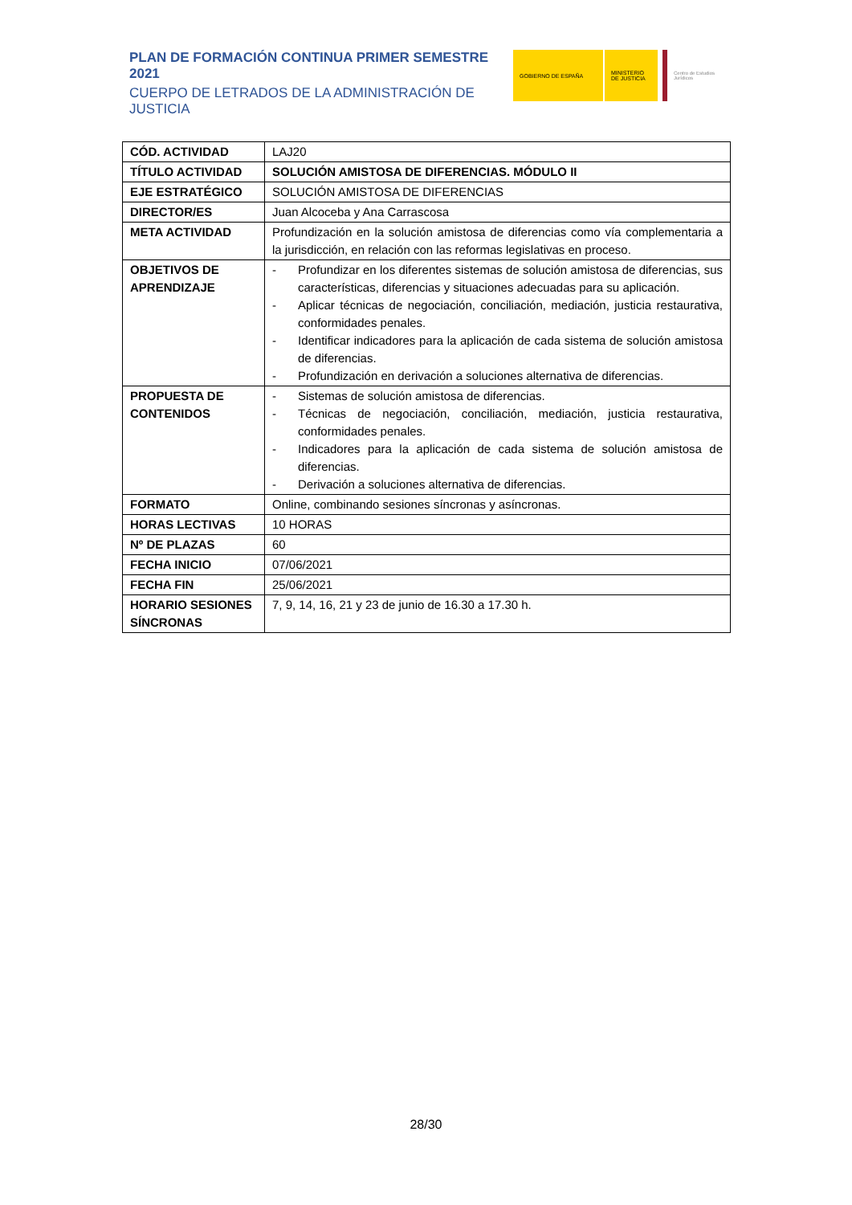PLAN DE FORMACIÓN CONTINUA PRIMER SEMESTRE 2021
CUERPO DE LETRADOS DE LA ADMINISTRACIÓN DE JUSTICIA
GOBIERNO DE ESPAÑA MINISTERIO DE JUSTICIA
Centro de Estudios Jurídicos
| CÓD. ACTIVIDAD | LAJ20 |
| TÍTULO ACTIVIDAD | SOLUCIÓN AMISTOSA DE DIFERENCIAS. MÓDULO II |
| EJE ESTRATÉGICO | SOLUCIÓN AMISTOSA DE DIFERENCIAS |
| DIRECTOR/ES | Juan Alcoceba y Ana Carrascosa |
| META ACTIVIDAD | Profundización en la solución amistosa de diferencias como vía complementaria a la jurisdicción, en relación con las reformas legislativas en proceso. |
| OBJETIVOS DE APRENDIZAJE | - Profundizar en los diferentes sistemas de solución amistosa de diferencias, sus características, diferencias y situaciones adecuadas para su aplicación. - Aplicar técnicas de negociación, conciliación, mediación, justicia restaurativa, conformidades penales. - Identificar indicadores para la aplicación de cada sistema de solución amistosa de diferencias. - Profundización en derivación a soluciones alternativa de diferencias. |
| PROPUESTA DE CONTENIDOS | - Sistemas de solución amistosa de diferencias. - Técnicas de negociación, conciliación, mediación, justicia restaurativa, conformidades penales. - Indicadores para la aplicación de cada sistema de solución amistosa de diferencias. - Derivación a soluciones alternativa de diferencias. |
| FORMATO | Online, combinando sesiones síncronas y asíncronas. |
| HORAS LECTIVAS | 10 HORAS |
| Nº DE PLAZAS | 60 |
| FECHA INICIO | 07/06/2021 |
| FECHA FIN | 25/06/2021 |
| HORARIO SESIONES SÍNCRONAS | 7, 9, 14, 16, 21 y 23 de junio de 16.30 a 17.30 h. |
28/30